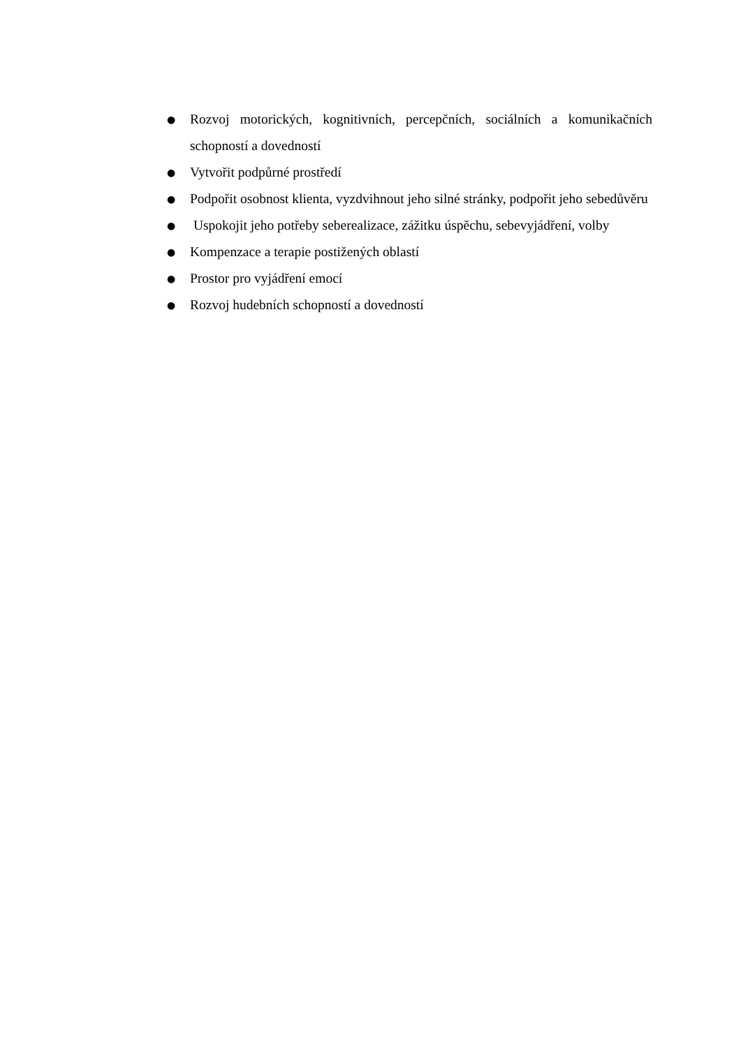● Rozvoj motorických, kognitivních, percepčních, sociálních a komunikačních schopností a dovedností
● Vytvořit podpůrné prostředí
● Podpořit osobnost klienta, vyzdvihnout jeho silné stránky, podpořit jeho sebedůvěru
● Uspokojit jeho potřeby seberealizace, zážitku úspěchu, sebevyjádření, volby
● Kompenzace a terapie postižených oblastí
● Prostor pro vyjádření emocí
● Rozvoj hudebních schopností a dovedností